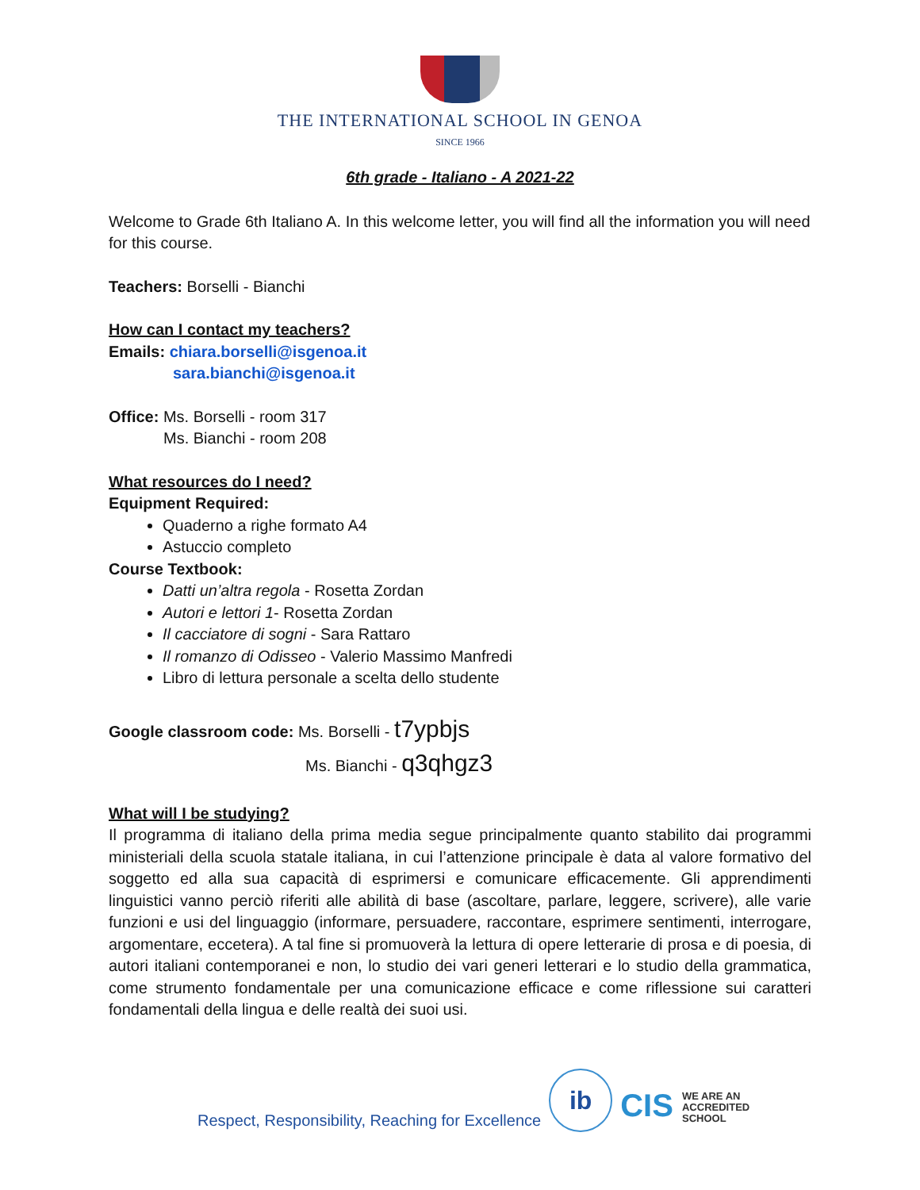THE INTERNATIONAL SCHOOL IN GENOA
SINCE 1966
6th grade - Italiano - A 2021-22
Welcome to Grade 6th Italiano A. In this welcome letter, you will find all the information you will need for this course.
Teachers: Borselli - Bianchi
How can I contact my teachers?
Emails: chiara.borselli@isgenoa.it
sara.bianchi@isgenoa.it
Office: Ms. Borselli - room 317
Ms. Bianchi - room 208
What resources do I need?
Equipment Required:
Quaderno a righe formato A4
Astuccio completo
Course Textbook:
Datti un’altra regola - Rosetta Zordan
Autori e lettori 1- Rosetta Zordan
Il cacciatore di sogni - Sara Rattaro
Il romanzo di Odisseo - Valerio Massimo Manfredi
Libro di lettura personale a scelta dello studente
Google classroom code: Ms. Borselli - t7ypbjs
Ms. Bianchi - q3qhgz3
What will I be studying?
Il programma di italiano della prima media segue principalmente quanto stabilito dai programmi ministeriali della scuola statale italiana, in cui l’attenzione principale è data al valore formativo del soggetto ed alla sua capacità di esprimersi e comunicare efficacemente. Gli apprendimenti linguistici vanno perciò riferiti alle abilità di base (ascoltare, parlare, leggere, scrivere), alle varie funzioni e usi del linguaggio (informare, persuadere, raccontare, esprimere sentimenti, interrogare, argomentare, eccetera). A tal fine si promuoverà la lettura di opere letterarie di prosa e di poesia, di autori italiani contemporanei e non, lo studio dei vari generi letterari e lo studio della grammatica, come strumento fondamentale per una comunicazione efficace e come riflessione sui caratteri fondamentali della lingua e delle realtà dei suoi usi.
Respect, Responsibility, Reaching for Excellence
ib
CIS WE ARE AN
ACCREDITED
SCHOOL